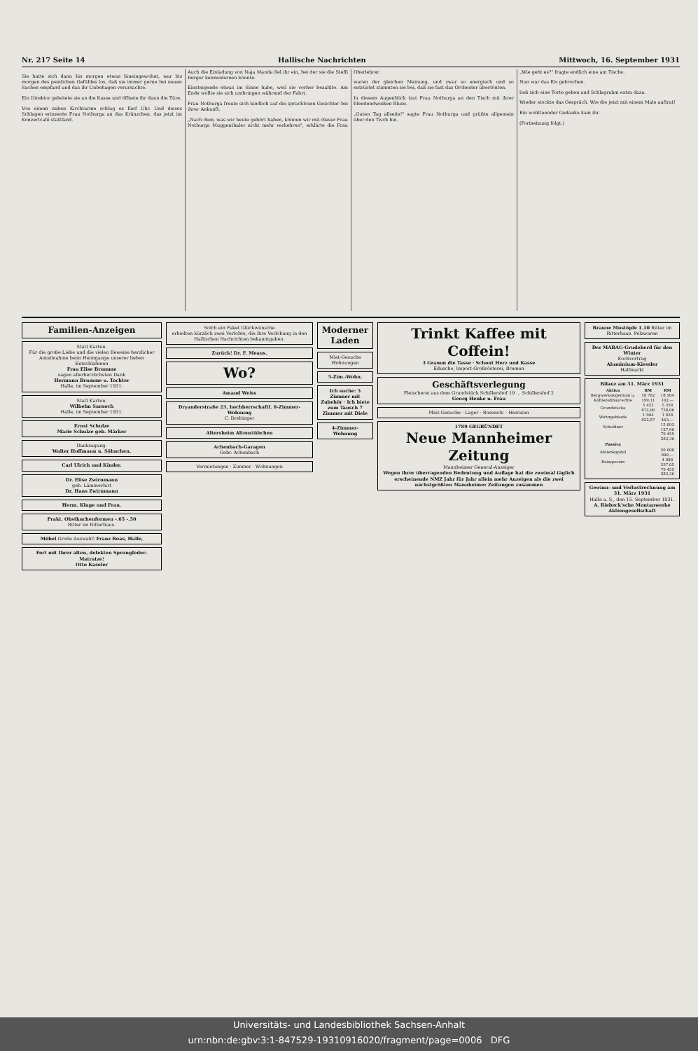Nr. 217 Seite 14 Hallische Nachrichten Mittwoch, 16. September 1931
Sie hatte sich dann bis morgen etwas hineingewohnt, war bis morgen des peinlichen Gefühles los, daß sie immer gerne bei neuen Sachen empfand und das ihr Unbehagen verursachte.
Ein Direktor geleitete sie an die Kasse und öffnete ihr dann die Türe.
Von einem nahen Kirchturme schlug es fünf Uhr. Und dieses Schlagen erinnerte Frau Notburga an das Kränzchen, das jetzt im Konzertcafé stattfand.
Auch die Einladung von Naja Manda fiel ihr ein, bei der sie die Steffi Berger kennenlernen könnte.
Einsteigende etwas im Sinne habe, weil sie vorher bezahlte. Am Ende wollte sie sich umbringen während der Fahrt.
Frau Notburga freute sich kindlich auf die sprachlosen Gesichter bei ihrer Ankunft.
„Nach dem, was wir heute gehört haben, können wir mit dieser Frau Notburga Muggenthaler nicht mehr verkehren", erklärte die Frau Oberlehrer.
waren der gleichen Meinung, und zwar so energisch und so entrüstet stimmten sie bei, daß sie fast das Orchester übertönten.
In diesem Augenblick trat Frau Notburga an den Tisch mit ihrer blendendweißen Bluse.
„Guten Tag allseits!" sagte Frau Notburga und grüßte allgemein über den Tisch hin.
„Wie geht es?" fragte endlich eine am Tische.
Nun war das Eis gebrochen.
ließ sich eine Torte geben und Schlagrahm extra dazu.
Wieder stockte das Gespräch. Wie die jetzt mit einem Male auftrat!
Ein wohltuender Gedanke kam ihr.
(Fortsetzung folgt.)
Familien-Anzeigen
Statt Karten.
Für die große Liebe und die vielen Beweise herzlicher Anteilnahme beim Heimgange unserer lieben Entschlafenen
Frau Elise Brumme
sagen allerherzlichsten Dank
Hermann Brumme u. Tochter
Halle, im September 1931.
Statt Karten.
Wilhelm Sarnoch
Halle, im September 1931.
Ernst Schulze
Marie Schulze geb. Märker
Danksagung.
Walter Hoffmann u. Söhnchen.
Carl Ulrich und Kinder.
Dr. Elise Zwirnmann
geb. Lämmerhirt
Dr. Hans Zwirnmann
Herm. Kluge und Frau.
Prakt. Obstkuchenformen -.65 -.50
Ritter im Ritterhaus.
Möbel Große Auswahl! Franz Boas, Halle,
Fort mit Ihrer alten, defekten Sprungfeder-Matratze!
Otto Kaseler
Solch ein Paket Glückwünsche
erhielten kürzlich zwei Verlobte, die ihre Verlobung in den Hallischen Nachrichten bekanntgaben.
Zurück! Dr. F. Meaus.
Wo?
Amand Weiss
Dryanderstraße 23, hochherrschaftl. 8-Zimmer-Wohnung
C. Drebinger
Altersheim Altenstübchen
Achenbach-Garagen
Gebr. Achenbach
Vermietungen · Zimmer · Wohnungen
Moderner Laden
Miet-Gesuche
Wohnungen
5-Zim.-Wohn.
Ich suche: 5 Zimmer mit Zubehör · Ich biete zum Tausch 7 Zimmer mit Diele
4-Zimmer-Wohnung
Trinkt Kaffee mit Coffein!
3 Gramm die Tasse · Schont Herz und Kasse
Eduscho, Import-Großrösterei, Bremen
Geschäftsverlegung
Fleischerei aus dem Grundstück Schillershof 19 ... Schillershof 2
Georg Henke u. Frau
Miet-Gesuche · Lager · Rosenstr. · Heiraten
1789 GEGRÜNDET
Neue Mannheimer Zeitung
Mannheimer General-Anzeiger
Wegen ihrer überragenden Bedeutung und Auflage hat die zweimal täglich erscheinende NMZ Jahr für Jahr allein mehr Anzeigen als die zwei nächstgrößten Mannheimer Zeitungen zusammen
Braune Mustöpfe 1.10 Ritter im Ritterhaus. Pelzwaren
Der MABAG-Grudeherd für den Winter
Kochvortrag
Aluminium-Kiessler
Hallmarkt
Bilanz am 31. März 1931
| Aktiva | RM | RM |
| --- | --- | --- |
| Bergwerkseigentum u. Kohlenabbaurechte | 18 782 199,11 | 18 504 102,— |
| Grundstücke | 5 452 812,06 | 5 358 738,06 |
| Wohngebäude | 1 904 822,87 | 1 838 463,— |
| Schuldner | | 15 093 127,96 |
| | | 79 455 283,36 |
| Passiva | | |
| Aktienkapital | | 50 000 000,— |
| Reingewinn | | 4 088 537,05 |
| | | 79 455 283,36 |
Gewinn- und Verlustrechnung am 31. März 1931
Halle a. S., den 15. September 1931.
A. Riebeck'sche Montanwerke Aktiengesellschaft
Universitäts- und Landesbibliothek Sachsen-Anhalt
urn:nbn:de:gbv:3:1-847529-19310916020/fragment/page=0006 DFG